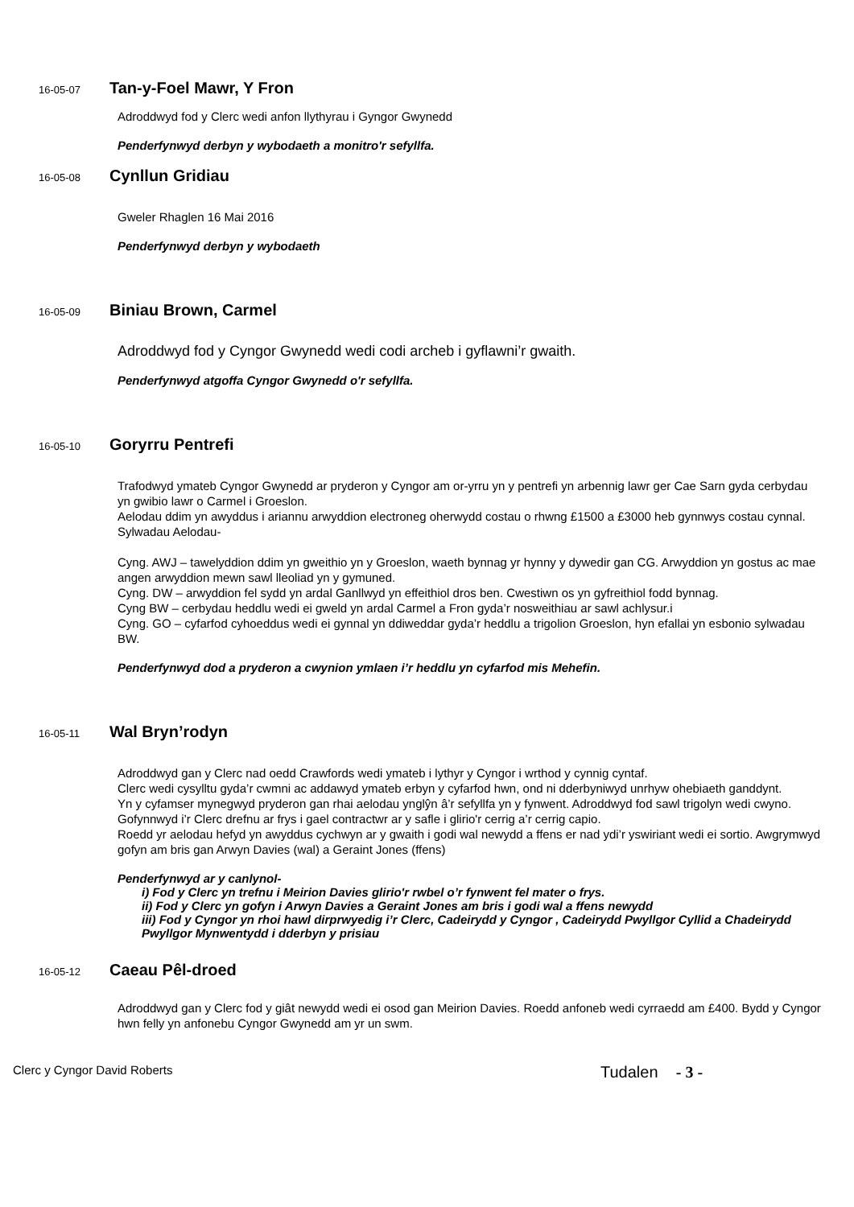16-05-07 Tan-y-Foel Mawr, Y Fron
Adroddwyd fod y Clerc wedi anfon llythyrau i Gyngor Gwynedd
Penderfynwyd derbyn y wybodaeth a monitro'r sefyllfa.
16-05-08 Cynllun Gridiau
Gweler Rhaglen 16 Mai 2016
Penderfynwyd derbyn y wybodaeth
16-05-09 Biniau Brown, Carmel
Adroddwyd fod y Cyngor Gwynedd wedi codi archeb i gyflawni’r gwaith.
Penderfynwyd atgoffa Cyngor Gwynedd o'r sefyllfa.
16-05-10 Goryrru Pentrefi
Trafodwyd ymateb Cyngor Gwynedd ar pryderon y Cyngor am or-yrru yn y pentrefi yn arbennig lawr ger Cae Sarn gyda cerbydau yn gwibio lawr o Carmel i Groeslon.
Aelodau ddim yn awyddus i ariannu arwyddion electroneg oherwydd costau o rhwng £1500 a £3000 heb gynnwys costau cynnal.
Sylwadau Aelodau-
Cyng. AWJ – tawelyddion ddim yn gweithio yn y Groeslon, waeth bynnag yr hynny y dywedir gan CG. Arwyddion yn gostus ac mae angen arwyddion mewn sawl lleoliad yn y gymuned.
Cyng. DW – arwyddion fel sydd yn ardal Ganllwyd yn effeithiol dros ben. Cwestiwn os yn gyfreithiol fodd bynnag.
Cyng BW – cerbydau heddlu wedi ei gweld yn ardal Carmel a Fron gyda’r nosweithiau ar sawl achlysur.i
Cyng. GO – cyfarfod cyhoeddus wedi ei gynnal yn ddiweddar gyda’r heddlu a trigolion Groeslon, hyn efallai yn esbonio sylwadau BW.
Penderfynwyd dod a pryderon a cwynion ymlaen i’r heddlu yn cyfarfod mis Mehefin.
16-05-11 Wal Bryn’rodyn
Adroddwyd gan y Clerc nad oedd Crawfords wedi ymateb i lythyr y Cyngor i wrthod y cynnig cyntaf.
Clerc wedi cysylltu gyda’r cwmni ac addawyd ymateb erbyn y cyfarfod hwn, ond ni dderbyniwyd unrhyw ohebiaeth ganddynt.
Yn y cyfamser mynegwyd pryderon gan rhai aelodau ynglŷn â’r sefyllfa yn y fynwent. Adroddwyd fod sawl trigolyn wedi cwyno.
Gofynnwyd i’r Clerc drefnu ar frys i gael contractwr ar y safle i glirio'r cerrig a’r cerrig capio.
Roedd yr aelodau hefyd yn awyddus cychwyn ar y gwaith i godi wal newydd a ffens er nad ydi’r yswiriant wedi ei sortio. Awgrymwyd gofyn am bris gan Arwyn Davies (wal) a Geraint Jones (ffens)
Penderfynwyd ar y canlynol-
i) Fod y Clerc yn trefnu i Meirion Davies glirio'r rwbel o’r fynwent fel mater o frys.
ii) Fod y Clerc yn gofyn i Arwyn Davies a Geraint Jones am bris i godi wal a ffens newydd
iii) Fod y Cyngor yn rhoi hawl dirprwyedig i’r Clerc, Cadeirydd y Cyngor , Cadeirydd Pwyllgor Cyllid a Chadeirydd Pwyllgor Mynwentydd i dderbyn y prisiau
16-05-12 Caeau Pêl-droed
Adroddwyd gan y Clerc fod y giât newydd wedi ei osod gan Meirion Davies. Roedd anfoneb wedi cyrraedd am £400. Bydd y Cyngor hwn felly yn anfonebu Cyngor Gwynedd am yr un swm.
Clerc y Cyngor David Roberts Tudalen - 3 -